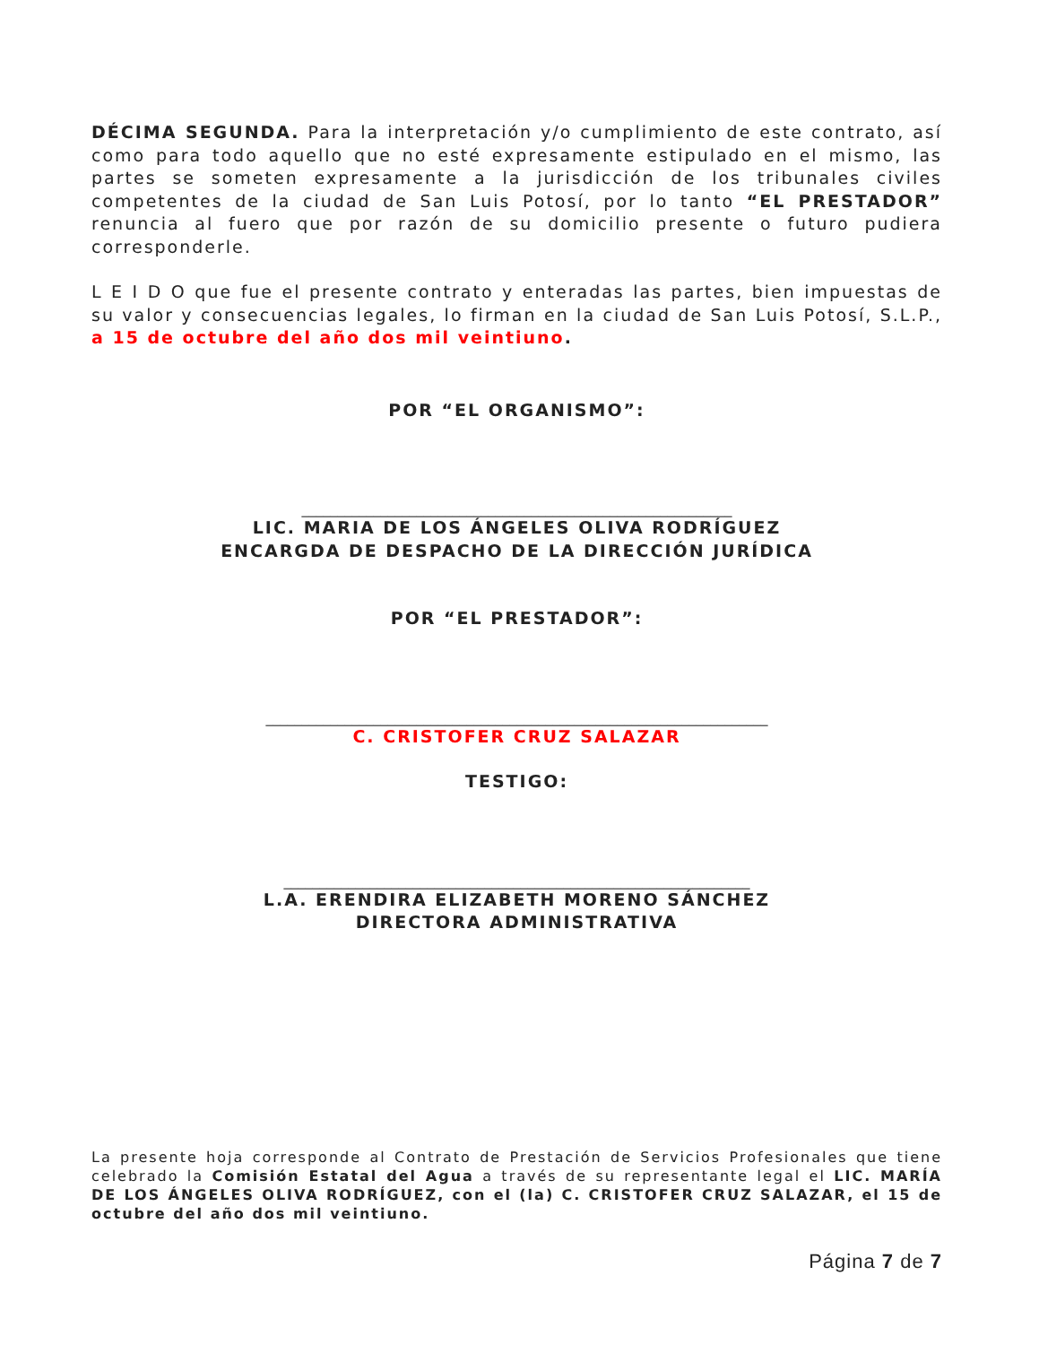DÉCIMA SEGUNDA. Para la interpretación y/o cumplimiento de este contrato, así como para todo aquello que no esté expresamente estipulado en el mismo, las partes se someten expresamente a la jurisdicción de los tribunales civiles competentes de la ciudad de San Luis Potosí, por lo tanto “EL PRESTADOR” renuncia al fuero que por razón de su domicilio presente o futuro pudiera corresponderle.
L E I D O que fue el presente contrato y enteradas las partes, bien impuestas de su valor y consecuencias legales, lo firman en la ciudad de San Luis Potosí, S.L.P., a 15 de octubre del año dos mil veintiuno.
POR “EL ORGANISMO”:
____________________________________________________________
LIC. MARIA DE LOS ÁNGELES OLIVA RODRÍGUEZ
ENCARGDA DE DESPACHO DE LA DIRECCIÓN JURÍDICA
POR “EL PRESTADOR”:
______________________________________________________________________
C. CRISTOFER CRUZ SALAZAR
TESTIGO:
_________________________________________________________________
L.A. ERENDIRA ELIZABETH MORENO SÁNCHEZ
DIRECTORA ADMINISTRATIVA
La presente hoja corresponde al Contrato de Prestación de Servicios Profesionales que tiene celebrado la Comisión Estatal del Agua a través de su representante legal el LIC. MARÍA DE LOS ÁNGELES OLIVA RODRÍGUEZ, con el (la) C. CRISTOFER CRUZ SALAZAR, el 15 de octubre del año dos mil veintiuno.
Página 7 de 7